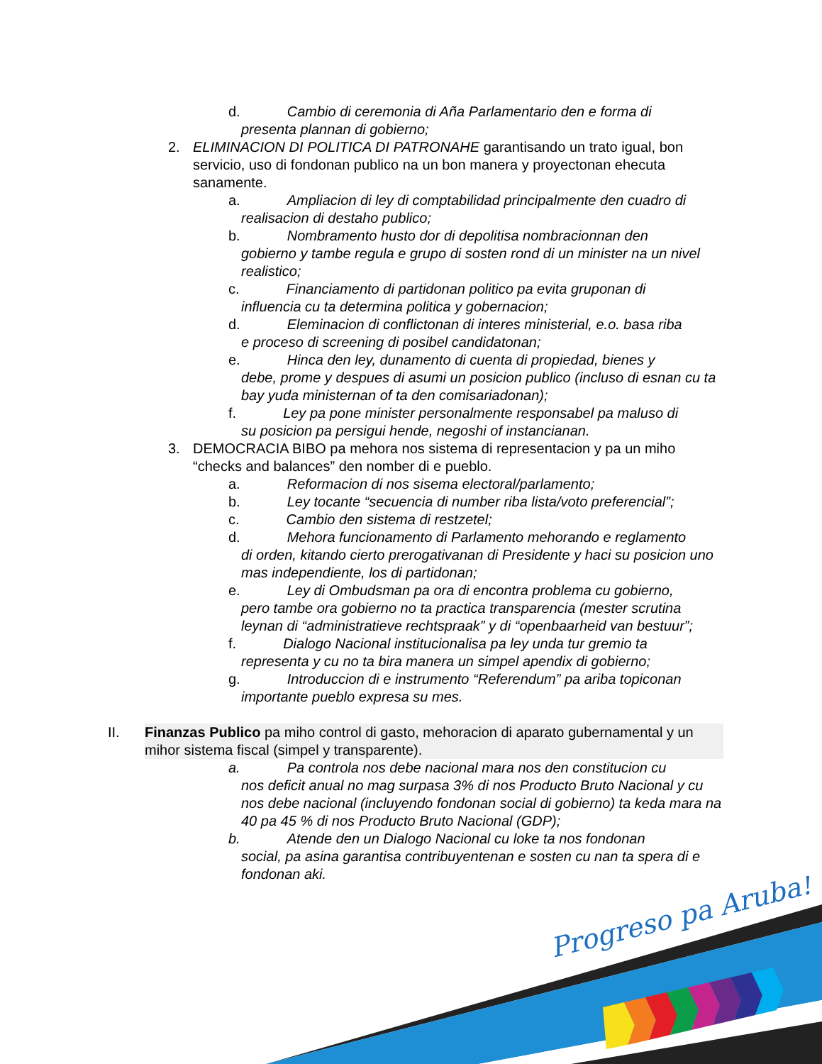d. Cambio di ceremonia di Aña Parlamentario den e forma di
presenta plannan di gobierno;
2. ELIMINACION DI POLITICA DI PATRONAHE garantisando un trato igual, bon servicio, uso di fondonan publico na un bon manera y proyectonan ehecuta sanamente.
a. Ampliacion di ley di comptabilidad principalmente den cuadro di
realisacion di destaho publico;
b. Nombramento husto dor di depolitisa nombracionnan den
gobierno y tambe regula e grupo di sosten rond di un minister na un nivel realistico;
c. Financiamento di partidonan politico pa evita gruponan di
influencia cu ta determina politica y gobernacion;
d. Eleminacion di conflictonan di interes ministerial, e.o. basa riba
e proceso di screening di posibel candidatonan;
e. Hinca den ley, dunamento di cuenta di propiedad, bienes y
debe, prome y despues di asumi un posicion publico (incluso di esnan cu ta bay yuda ministernan of ta den comisariadonan);
f. Ley pa pone minister personalmente responsabel pa maluso di
su posicion pa persigui hende, negoshi of instancianan.
3. DEMOCRACIA BIBO pa mehora nos sistema di representacion y pa un miho “checks and balances” den nomber di e pueblo.
a. Reformacion di nos sisema electoral/parlamento;
b. Ley tocante “secuencia di number riba lista/voto preferencial”;
c. Cambio den sistema di restzetel;
d. Mehora funcionamento di Parlamento mehorando e reglamento
di orden, kitando cierto prerogativanan di Presidente y haci su posicion uno mas independiente, los di partidonan;
e. Ley di Ombudsman pa ora di encontra problema cu gobierno,
pero tambe ora gobierno no ta practica transparencia (mester scrutina leynan di “administratieve rechtspraak” y di “openbaarheid van bestuur”;
f. Dialogo Nacional institucionalisa pa ley unda tur gremio ta
representa y cu no ta bira manera un simpel apendix di gobierno;
g. Introduccion di e instrumento “Referendum” pa ariba topiconan
importante pueblo expresa su mes.
II. Finanzas Publico pa miho control di gasto, mehoracion di aparato gubernamental y un mihor sistema fiscal (simpel y transparente).
a. Pa controla nos debe nacional mara nos den constitucion cu
nos deficit anual no mag surpasa 3% di nos Producto Bruto Nacional y cu nos debe nacional (incluyendo fondonan social di gobierno) ta keda mara na 40 pa 45 % di nos Producto Bruto Nacional (GDP);
b. Atende den un Dialogo Nacional cu loke ta nos fondonan
social, pa asina garantisa contribuyentenan e sosten cu nan ta spera di e fondonan aki.
Progreso pa Aruba!